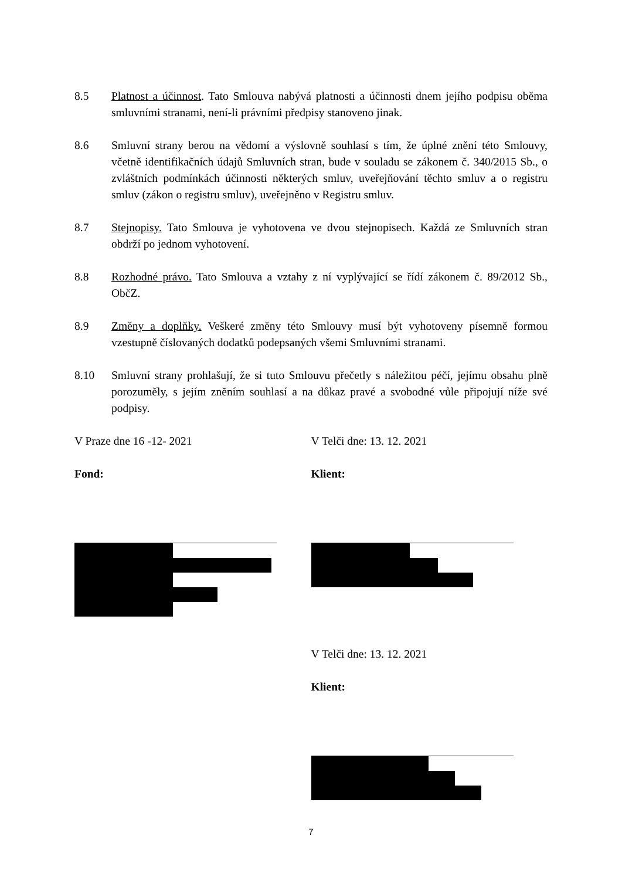8.5 Platnost a účinnost. Tato Smlouva nabývá platnosti a účinnosti dnem jejího podpisu oběma smluvními stranami, není-li právními předpisy stanoveno jinak.
8.6 Smluvní strany berou na vědomí a výslovně souhlasí s tím, že úplné znění této Smlouvy, včetně identifikačních údajů Smluvních stran, bude v souladu se zákonem č. 340/2015 Sb., o zvláštních podmínkách účinnosti některých smluv, uveřejňování těchto smluv a o registru smluv (zákon o registru smluv), uveřejněno v Registru smluv.
8.7 Stejnopisy. Tato Smlouva je vyhotovena ve dvou stejnopisech. Každá ze Smluvních stran obdrží po jednom vyhotovení.
8.8 Rozhodné právo. Tato Smlouva a vztahy z ní vyplývající se řídí zákonem č. 89/2012 Sb., ObčZ.
8.9 Změny a doplňky. Veškeré změny této Smlouvy musí být vyhotoveny písemně formou vzestupně číslovaných dodatků podepsaných všemi Smluvními stranami.
8.10 Smluvní strany prohlašují, že si tuto Smlouvu přečetly s náležitou péčí, jejímu obsahu plně porozuměly, s jejím zněním souhlasí a na důkaz pravé a svobodné vůle připojují níže své podpisy.
V Praze dne 16 -12- 2021
Fond:
V Telči dne: 13. 12. 2021
Klient:
V Telči dne: 13. 12. 2021
Klient:
7